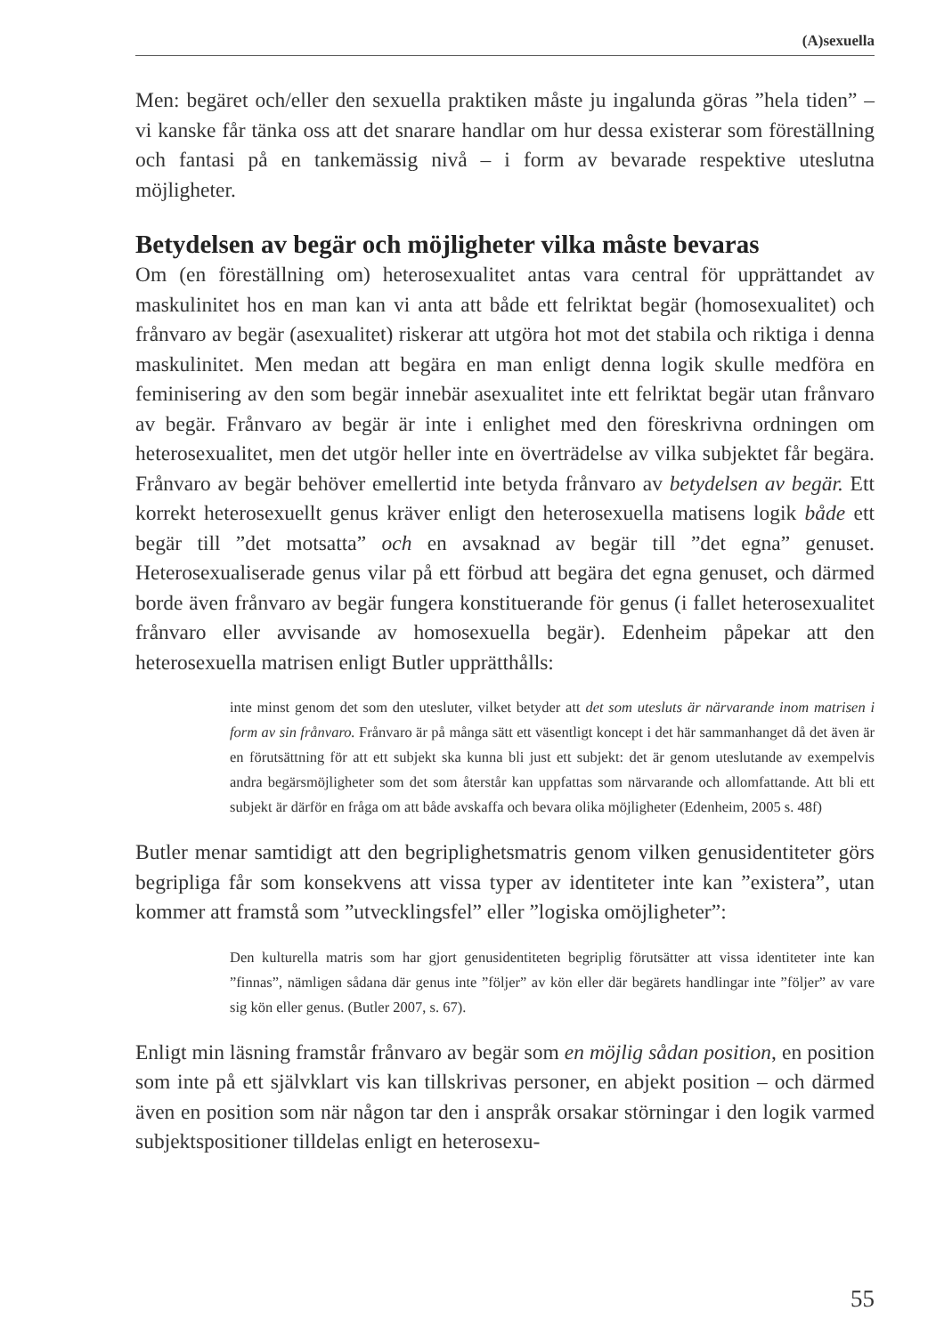(A)sexuella
Men: begäret och/eller den sexuella praktiken måste ju ingalunda göras ”hela tiden” – vi kanske får tänka oss att det snarare handlar om hur dessa existerar som föreställning och fantasi på en tankemässig nivå – i form av bevarade respektive uteslutna möjligheter.
Betydelsen av begär och möjligheter vilka måste bevaras
Om (en föreställning om) heterosexualitet antas vara central för upprättandet av maskulinitet hos en man kan vi anta att både ett felriktat begär (homosexualitet) och frånvaro av begär (asexualitet) riskerar att utgöra hot mot det stabila och riktiga i denna maskulinitet. Men medan att begära en man enligt denna logik skulle medföra en feminisering av den som begär innebär asexualitet inte ett felriktat begär utan frånvaro av begär. Frånvaro av begär är inte i enlighet med den föreskrivna ordningen om heterosexualitet, men det utgör heller inte en överträdelse av vilka subjektet får begära. Frånvaro av begär behöver emellertid inte betyda frånvaro av betydelsen av begär. Ett korrekt heterosexuellt genus kräver enligt den heterosexuella matisens logik både ett begär till ”det motsatta” och en avsaknad av begär till ”det egna” genuset. Heterosexualiserade genus vilar på ett förbud att begära det egna genuset, och därmed borde även frånvaro av begär fungera konstituerande för genus (i fallet heterosexualitet frånvaro eller avvisande av homosexuella begär). Edenheim påpekar att den heterosexuella matrisen enligt Butler upprätthålls:
inte minst genom det som den utesluter, vilket betyder att det som utesluts är närvarande inom matrisen i form av sin frånvaro. Frånvaro är på många sätt ett väsentligt koncept i det här sammanhanget då det även är en förutsättning för att ett subjekt ska kunna bli just ett subjekt: det är genom uteslutande av exempelvis andra begärsmöjligheter som det som återstår kan uppfattas som närvarande och allomfattande. Att bli ett subjekt är därför en fråga om att både avskaffa och bevara olika möjligheter (Edenheim, 2005 s. 48f)
Butler menar samtidigt att den begriplighetsmatris genom vilken genusidentiteter görs begripliga får som konsekvens att vissa typer av identiteter inte kan ”existera”, utan kommer att framstå som ”utvecklingsfel” eller ”logiska omöjligheter”:
Den kulturella matris som har gjort genusidentiteten begriplig förutsätter att vissa identiteter inte kan ”finnas”, nämligen sådana där genus inte ”följer” av kön eller där begärets handlingar inte ”följer” av vare sig kön eller genus. (Butler 2007, s. 67).
Enligt min läsning framstår frånvaro av begär som en möjlig sådan position, en position som inte på ett självklart vis kan tillskrivas personer, en abjekt position – och därmed även en position som när någon tar den i anspråk orsakar störningar i den logik varmed subjektspositioner tilldelas enligt en heterosexu-
55